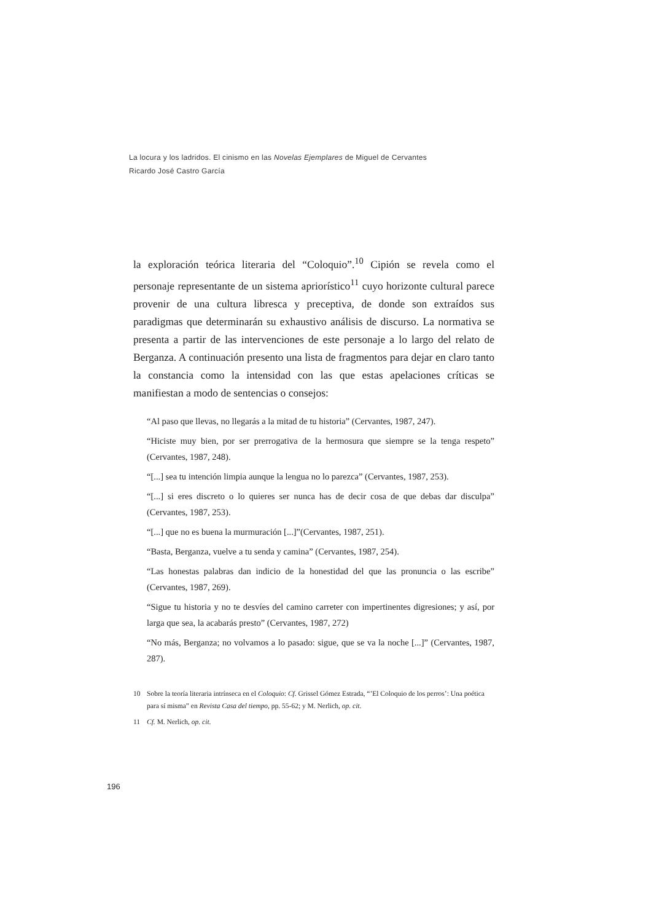La locura y los ladridos. El cinismo en las Novelas Ejemplares de Miguel de Cervantes
Ricardo José Castro García
la exploración teórica literaria del “Coloquio”.<sup>10</sup> Cipión se revela como el personaje representante de un sistema apriorístico<sup>11</sup> cuyo horizonte cultural parece provenir de una cultura libresca y preceptiva, de donde son extraídos sus paradigmas que determinarán su exhaustivo análisis de discurso. La normativa se presenta a partir de las intervenciones de este personaje a lo largo del relato de Berganza. A continuación presento una lista de fragmentos para dejar en claro tanto la constancia como la intensidad con las que estas apelaciones críticas se manifiestan a modo de sentencias o consejos:
“Al paso que llevas, no llegarás a la mitad de tu historia” (Cervantes, 1987, 247).
“Hiciste muy bien, por ser prerrogativa de la hermosura que siempre se la tenga respeto” (Cervantes, 1987, 248).
“[...] sea tu intención limpia aunque la lengua no lo parezca” (Cervantes, 1987, 253).
“[...] si eres discreto o lo quieres ser nunca has de decir cosa de que debas dar disculpa” (Cervantes, 1987, 253).
“[...] que no es buena la murmuración [...]”(Cervantes, 1987, 251).
“Basta, Berganza, vuelve a tu senda y camina” (Cervantes, 1987, 254).
“Las honestas palabras dan indicio de la honestidad del que las pronuncia o las escribe” (Cervantes, 1987, 269).
“Sigue tu historia y no te desvíes del camino carreter con impertinentes digresiones; y así, por larga que sea, la acabarás presto” (Cervantes, 1987, 272)
“No más, Berganza; no volvamos a lo pasado: sigue, que se va la noche [...]” (Cervantes, 1987, 287).
10 Sobre la teoría literaria intrínseca en el Coloquio: Cf. Grissel Gómez Estrada, “’El Coloquio de los perros’: Una poética para sí misma” en Revista Casa del tiempo, pp. 55-62; y M. Nerlich, op. cit.
11 Cf. M. Nerlich, op. cit.
196